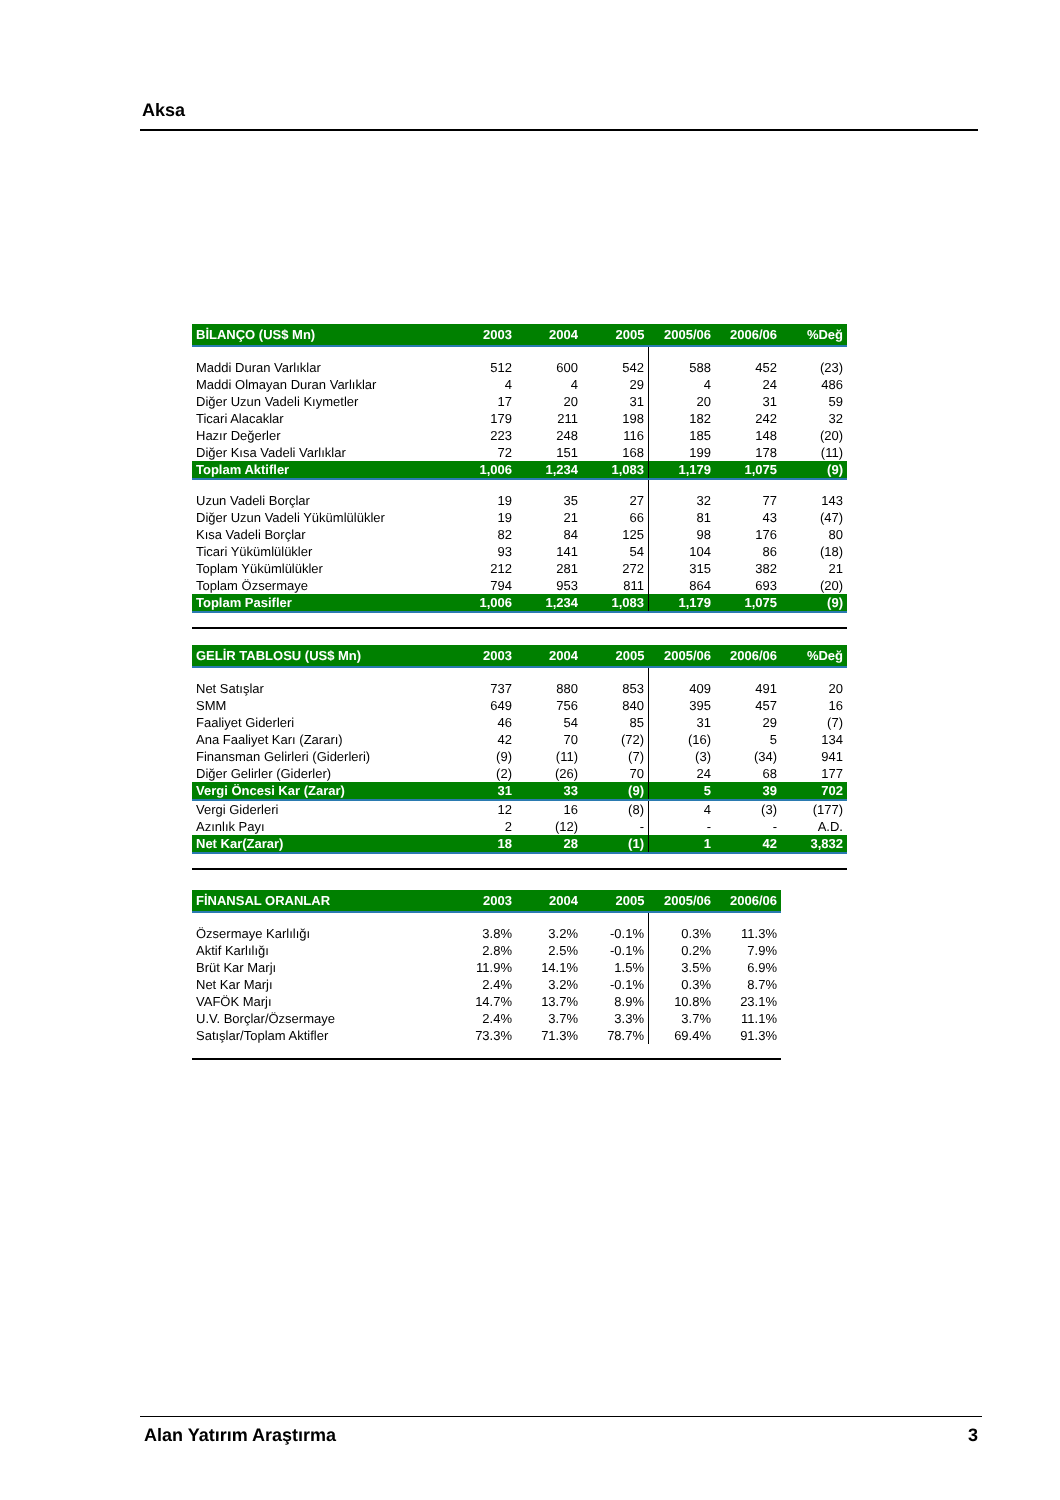Aksa
| BİLANÇO (US$ Mn) | 2003 | 2004 | 2005 | 2005/06 | 2006/06 | %Değ |
| --- | --- | --- | --- | --- | --- | --- |
| Maddi Duran Varlıklar | 512 | 600 | 542 | 588 | 452 | (23) |
| Maddi Olmayan Duran Varlıklar | 4 | 4 | 29 | 4 | 24 | 486 |
| Diğer Uzun Vadeli Kıymetler | 17 | 20 | 31 | 20 | 31 | 59 |
| Ticari Alacaklar | 179 | 211 | 198 | 182 | 242 | 32 |
| Hazır Değerler | 223 | 248 | 116 | 185 | 148 | (20) |
| Diğer Kısa Vadeli Varlıklar | 72 | 151 | 168 | 199 | 178 | (11) |
| Toplam Aktifler | 1,006 | 1,234 | 1,083 | 1,179 | 1,075 | (9) |
| Uzun Vadeli Borçlar | 19 | 35 | 27 | 32 | 77 | 143 |
| Diğer Uzun Vadeli Yükümlülükler | 19 | 21 | 66 | 81 | 43 | (47) |
| Kısa Vadeli Borçlar | 82 | 84 | 125 | 98 | 176 | 80 |
| Ticari Yükümlülükler | 93 | 141 | 54 | 104 | 86 | (18) |
| Toplam Yükümlülükler | 212 | 281 | 272 | 315 | 382 | 21 |
| Toplam Özsermaye | 794 | 953 | 811 | 864 | 693 | (20) |
| Toplam Pasifler | 1,006 | 1,234 | 1,083 | 1,179 | 1,075 | (9) |
| GELİR TABLOSU (US$ Mn) | 2003 | 2004 | 2005 | 2005/06 | 2006/06 | %Değ |
| --- | --- | --- | --- | --- | --- | --- |
| Net Satışlar | 737 | 880 | 853 | 409 | 491 | 20 |
| SMM | 649 | 756 | 840 | 395 | 457 | 16 |
| Faaliyet Giderleri | 46 | 54 | 85 | 31 | 29 | (7) |
| Ana Faaliyet Karı (Zararı) | 42 | 70 | (72) | (16) | 5 | 134 |
| Finansman Gelirleri (Giderleri) | (9) | (11) | (7) | (3) | (34) | 941 |
| Diğer Gelirler (Giderler) | (2) | (26) | 70 | 24 | 68 | 177 |
| Vergi Öncesi Kar (Zarar) | 31 | 33 | (9) | 5 | 39 | 702 |
| Vergi Giderleri | 12 | 16 | (8) | 4 | (3) | (177) |
| Azınlık Payı | 2 | (12) | - | - | - | A.D. |
| Net Kar(Zarar) | 18 | 28 | (1) | 1 | 42 | 3,832 |
| FİNANSAL ORANLAR | 2003 | 2004 | 2005 | 2005/06 | 2006/06 |
| --- | --- | --- | --- | --- | --- |
| Özsermaye Karlılığı | 3.8% | 3.2% | -0.1% | 0.3% | 11.3% |
| Aktif Karlılığı | 2.8% | 2.5% | -0.1% | 0.2% | 7.9% |
| Brüt Kar Marjı | 11.9% | 14.1% | 1.5% | 3.5% | 6.9% |
| Net Kar Marjı | 2.4% | 3.2% | -0.1% | 0.3% | 8.7% |
| VAFÖK Marjı | 14.7% | 13.7% | 8.9% | 10.8% | 23.1% |
| U.V. Borçlar/Özsermaye | 2.4% | 3.7% | 3.3% | 3.7% | 11.1% |
| Satışlar/Toplam Aktifler | 73.3% | 71.3% | 78.7% | 69.4% | 91.3% |
Alan Yatırım Araştırma 3